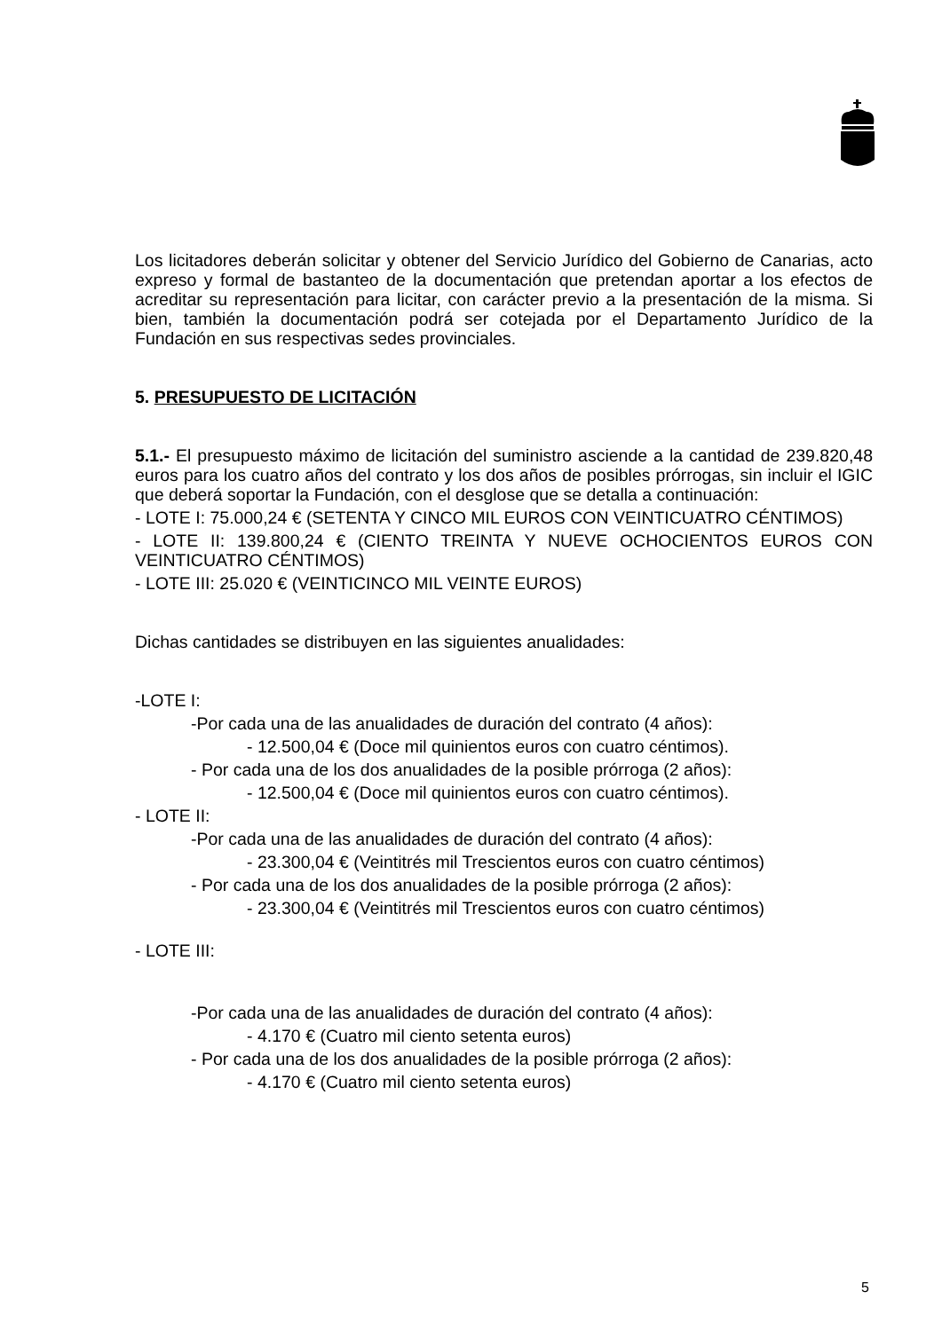Los licitadores deberán solicitar y obtener del Servicio Jurídico del Gobierno de Canarias, acto expreso y formal de bastanteo de la documentación que pretendan aportar a los efectos de acreditar su representación para licitar, con carácter previo a la presentación de la misma. Si bien, también la documentación podrá ser cotejada por el Departamento Jurídico de la Fundación en sus respectivas sedes provinciales.
5. PRESUPUESTO DE LICITACIÓN
5.1.- El presupuesto máximo de licitación del suministro asciende a la cantidad de 239.820,48 euros para los cuatro años del contrato y los dos años de posibles prórrogas, sin incluir el IGIC que deberá soportar la Fundación, con el desglose que se detalla a continuación:
- LOTE I: 75.000,24 € (SETENTA Y CINCO MIL EUROS CON VEINTICUATRO CÉNTIMOS)
- LOTE II: 139.800,24 € (CIENTO TREINTA Y NUEVE OCHOCIENTOS EUROS CON VEINTICUATRO CÉNTIMOS)
- LOTE III: 25.020 € (VEINTICINCO MIL VEINTE EUROS)
Dichas cantidades se distribuyen en las siguientes anualidades:
-LOTE I:
-Por cada una de las anualidades de duración del contrato (4 años):
- 12.500,04 € (Doce mil quinientos euros con cuatro céntimos).
- Por cada una de los dos anualidades de la posible prórroga (2 años):
- 12.500,04 € (Doce mil quinientos euros con cuatro céntimos).
- LOTE II:
-Por cada una de las anualidades de duración del contrato (4 años):
- 23.300,04 € (Veintitrés mil Trescientos euros con cuatro céntimos)
- Por cada una de los dos anualidades de la posible prórroga (2 años):
- 23.300,04 € (Veintitrés mil Trescientos euros con cuatro céntimos)
- LOTE III:
-Por cada una de las anualidades de duración del contrato (4 años):
- 4.170 € (Cuatro mil ciento setenta euros)
- Por cada una de los dos anualidades de la posible prórroga (2 años):
- 4.170 € (Cuatro mil ciento setenta euros)
5